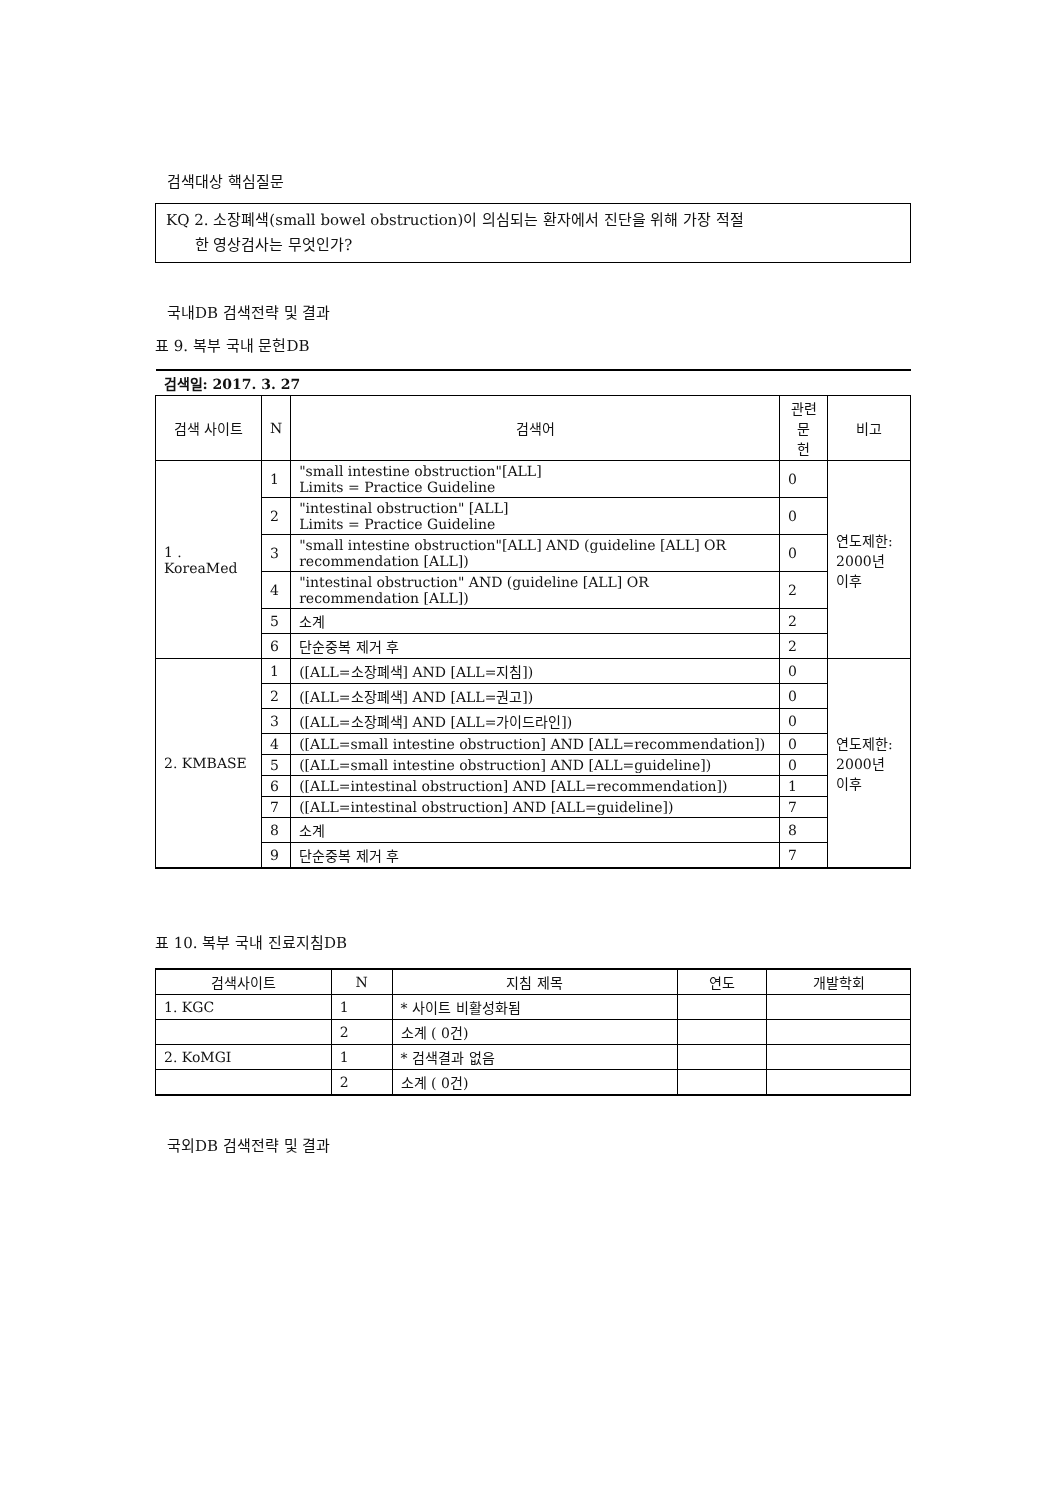검색대상 핵심질문
KQ 2. 소장폐색(small bowel obstruction)이 의심되는 환자에서 진단을 위해 가장 적절
한 영상검사는 무엇인가?
국내DB 검색전략 및 결과
표 9. 복부 국내 문헌DB
| 검색일: 2017. 3. 27 | | | | |
| 검색 사이트 | N | 검색어 | 관련문 헌 | 비고 |
| 1 . KoreaMed | 1 | "small intestine obstruction"[ALL] Limits = Practice Guideline | 0 | 연도제한: 2000년 이후 |
| | 2 | "intestinal obstruction" [ALL] Limits = Practice Guideline | 0 | |
| | 3 | "small intestine obstruction"[ALL] AND (guideline [ALL] OR recommendation [ALL]) | 0 | |
| | 4 | "intestinal obstruction" AND (guideline [ALL] OR recommendation [ALL]) | 2 | |
| | 5 | 소계 | 2 | |
| | 6 | 단순중복 제거 후 | 2 | |
| 2. KMBASE | 1 | ([ALL=소장폐색] AND [ALL=지침]) | 0 | 연도제한: 2000년 이후 |
| | 2 | ([ALL=소장폐색] AND [ALL=권고]) | 0 | |
| | 3 | ([ALL=소장폐색] AND [ALL=가이드라인]) | 0 | |
| | 4 | ([ALL=small intestine obstruction] AND [ALL=recommendation]) | 0 | |
| | 5 | ([ALL=small intestine obstruction] AND [ALL=guideline]) | 0 | |
| | 6 | ([ALL=intestinal obstruction] AND [ALL=recommendation]) | 1 | |
| | 7 | ([ALL=intestinal obstruction] AND [ALL=guideline]) | 7 | |
| | 8 | 소계 | 8 | |
| | 9 | 단순중복 제거 후 | 7 | |
표 10. 복부 국내 진료지침DB
| 검색사이트 | N | 지침 제목 | 연도 | 개발학회 |
| --- | --- | --- | --- | --- |
| 1. KGC | 1 | * 사이트 비활성화됨 | | |
| | 2 | 소계 ( 0건) | | |
| 2. KoMGI | 1 | * 검색결과 없음 | | |
| | 2 | 소계 ( 0건) | | |
국외DB 검색전략 및 결과